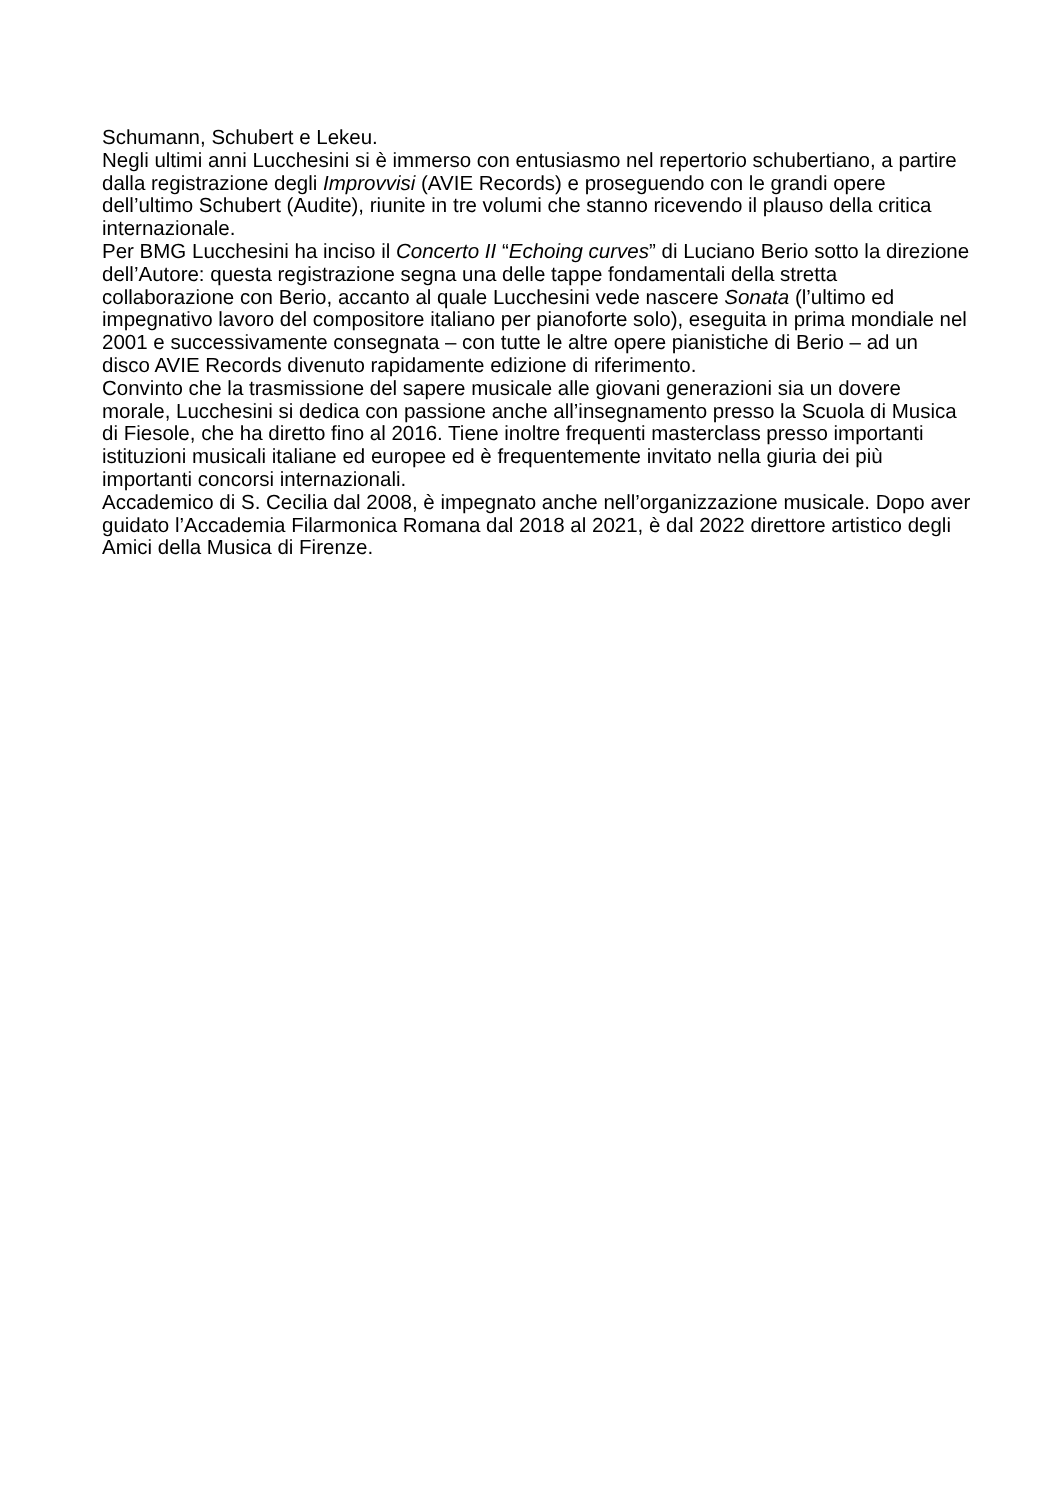Schumann, Schubert e Lekeu.
Negli ultimi anni Lucchesini si è immerso con entusiasmo nel repertorio schubertiano, a partire dalla registrazione degli Improvvisi (AVIE Records) e proseguendo con le grandi opere dell’ultimo Schubert (Audite), riunite in tre volumi che stanno ricevendo il plauso della critica internazionale.
Per BMG Lucchesini ha inciso il Concerto II “Echoing curves” di Luciano Berio sotto la direzione dell’Autore: questa registrazione segna una delle tappe fondamentali della stretta collaborazione con Berio, accanto al quale Lucchesini vede nascere Sonata (l’ultimo ed impegnativo lavoro del compositore italiano per pianoforte solo), eseguita in prima mondiale nel 2001 e successivamente consegnata – con tutte le altre opere pianistiche di Berio – ad un disco AVIE Records divenuto rapidamente edizione di riferimento.
Convinto che la trasmissione del sapere musicale alle giovani generazioni sia un dovere morale, Lucchesini si dedica con passione anche all’insegnamento presso la Scuola di Musica di Fiesole, che ha diretto fino al 2016. Tiene inoltre frequenti masterclass presso importanti istituzioni musicali italiane ed europee ed è frequentemente invitato nella giuria dei più importanti concorsi internazionali.
Accademico di S. Cecilia dal 2008, è impegnato anche nell’organizzazione musicale. Dopo aver guidato l’Accademia Filarmonica Romana dal 2018 al 2021, è dal 2022 direttore artistico degli Amici della Musica di Firenze.